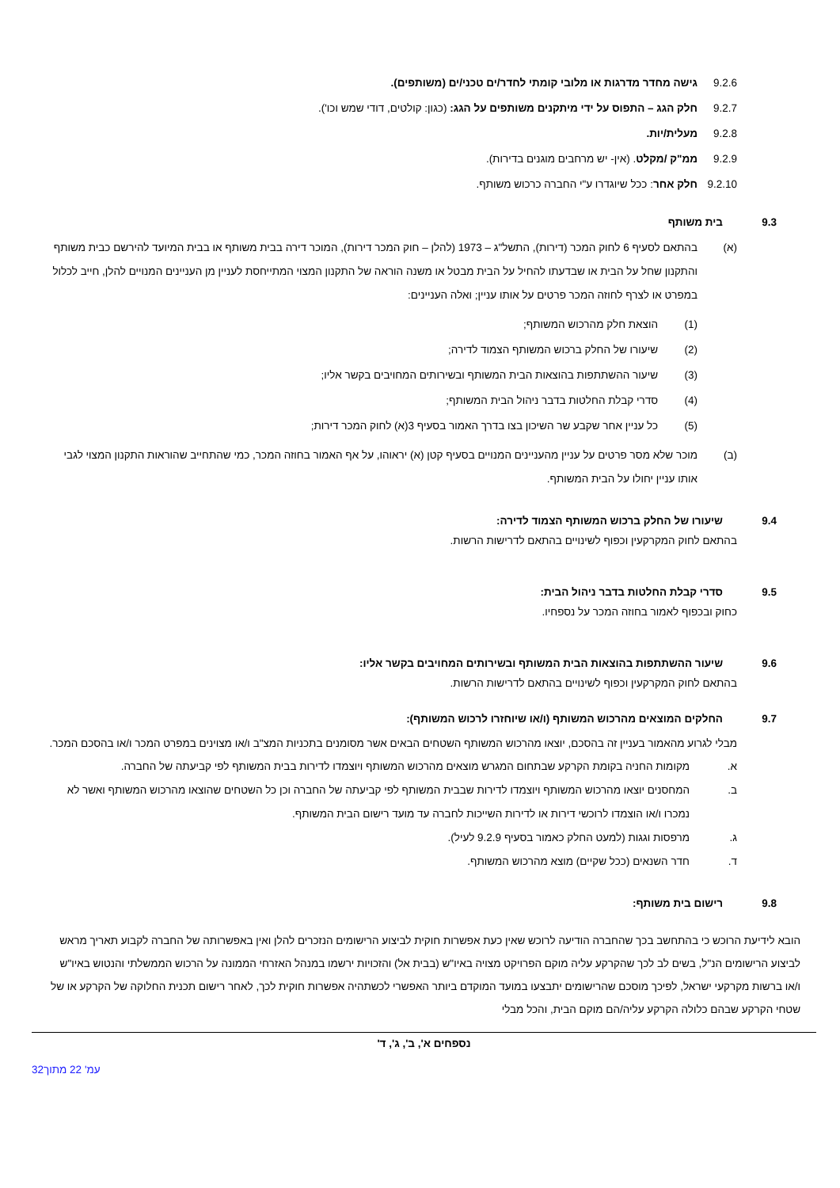9.2.6 גישה מחדר מדרגות או מלובי קומתי לחדר/ים טכני/ים (משותפים).
9.2.7 חלק הגג – התפוס על ידי מיתקנים משותפים על הגג: (כגון: קולטים, דודי שמש וכו').
9.2.8 מעלית/יות.
9.2.9 ממ"ק /מקלט. (אין- יש מרחבים מוגנים בדירות).
9.2.10 חלק אחר: ככל שיוגדרו ע"י החברה כרכוש משותף.
9.3 בית משותף
(א) בהתאם לסעיף 6 לחוק המכר (דירות), התשל"ג – 1973 (להלן – חוק המכר דירות), המוכר דירה בבית משותף או בבית המיועד להירשם כבית משותף והתקנון שחל על הבית או שבדעתו להחיל על הבית מבטל או משנה הוראה של התקנון המצוי המתייחסת לעניין מן העניינים המנויים להלן, חייב לכלול במפרט או לצרף לחוזה המכר פרטים על אותו עניין; ואלה העניינים:
(1) הוצאת חלק מהרכוש המשותף;
(2) שיעורו של החלק ברכוש המשותף הצמוד לדירה;
(3) שיעור ההשתתפות בהוצאות הבית המשותף ובשירותים המחויבים בקשר אליו;
(4) סדרי קבלת החלטות בדבר ניהול הבית המשותף;
(5) כל עניין אחר שקבע שר השיכון בצו בדרך האמור בסעיף 3(א) לחוק המכר דירות;
(ב) מוכר שלא מסר פרטים על עניין מהעניינים המנויים בסעיף קטן (א) יראוהו, על אף האמור בחוזה המכר, כמי שהתחייב שהוראות התקנון המצוי לגבי אותו עניין יחולו על הבית המשותף.
9.4 שיעורו של החלק ברכוש המשותף הצמוד לדירה:
בהתאם לחוק המקרקעין וכפוף לשינויים בהתאם לדרישות הרשות.
9.5 סדרי קבלת החלטות בדבר ניהול הבית:
כחוק ובכפוף לאמור בחוזה המכר על נספחיו.
9.6 שיעור ההשתתפות בהוצאות הבית המשותף ובשירותים המחויבים בקשר אליו:
בהתאם לחוק המקרקעין וכפוף לשינויים בהתאם לדרישות הרשות.
9.7 החלקים המוצאים מהרכוש המשותף (ו/או שיוחזרו לרכוש המשותף):
מבלי לגרוע מהאמור בעניין זה בהסכם, יוצאו מהרכוש המשותף השטחים הבאים אשר מסומנים בתכניות המצ"ב ו/או מצוינים במפרט המכר ו/או בהסכם המכר.
א. מקומות החניה בקומת הקרקע שבתחום המגרש מוצאים מהרכוש המשותף ויוצמדו לדירות בבית המשותף לפי קביעתה של החברה.
ב. המחסנים יוצאו מהרכוש המשותף ויוצמדו לדירות שבבית המשותף לפי קביעתה של החברה וכן כל השטחים שהוצאו מהרכוש המשותף ואשר לא נמכרו ו/או הוצמדו לרוכשי דירות או לדירות השייכות לחברה עד מועד רישום הבית המשותף.
ג. מרפסות וגגות (למעט החלק כאמור בסעיף 9.2.9 לעיל).
ד. חדר השנאים (ככל שקיים) מוצא מהרכוש המשותף.
9.8 רישום בית משותף:
הובא לידיעת הרוכש כי בהתחשב בכך שהחברה הודיעה לרוכש שאין כעת אפשרות חוקית לביצוע הרישומים הנזכרים להלן ואין באפשרותה של החברה לקבוע תאריך מראש לביצוע הרישומים הנ"ל, בשים לב לכך שהקרקע עליה מוקם הפרויקט מצויה באיו"ש (בבית אל) והזכויות ירשמו במנהל האזרחי הממונה על הרכוש הממשלתי והנטוש באיו"ש ו/או ברשות מקרקעי ישראל, לפיכך מוסכם שהרישומים יתבצעו במועד המוקדם ביותר האפשרי לכשתהיה אפשרות חוקית לכך, לאחר רישום תכנית החלוקה של הקרקע או של שטחי הקרקע שבהם כלולה הקרקע עליה/הם מוקם הבית, והכל מבלי
נספחים א', ב', ג', ד'
עמ' 22 מתוך32